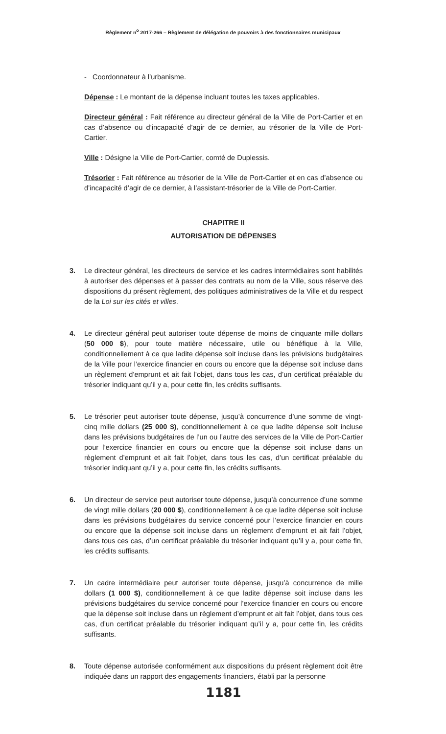Règlement n<sup>o</sup> 2017-266 – Règlement de délégation de pouvoirs à des fonctionnaires municipaux
- Coordonnateur à l’urbanisme.
Dépense : Le montant de la dépense incluant toutes les taxes applicables.
Directeur général : Fait référence au directeur général de la Ville de Port-Cartier et en cas d’absence ou d’incapacité d’agir de ce dernier, au trésorier de la Ville de Port-Cartier.
Ville : Désigne la Ville de Port-Cartier, comté de Duplessis.
Trésorier : Fait référence au trésorier de la Ville de Port-Cartier et en cas d’absence ou d’incapacité d’agir de ce dernier, à l’assistant-trésorier de la Ville de Port-Cartier.
CHAPITRE II
AUTORISATION DE DÉPENSES
3. Le directeur général, les directeurs de service et les cadres intermédiaires sont habilités à autoriser des dépenses et à passer des contrats au nom de la Ville, sous réserve des dispositions du présent règlement, des politiques administratives de la Ville et du respect de la Loi sur les cités et villes.
4. Le directeur général peut autoriser toute dépense de moins de cinquante mille dollars (50 000 $), pour toute matière nécessaire, utile ou bénéfique à la Ville, conditionnellement à ce que ladite dépense soit incluse dans les prévisions budgétaires de la Ville pour l’exercice financier en cours ou encore que la dépense soit incluse dans un règlement d’emprunt et ait fait l’objet, dans tous les cas, d’un certificat préalable du trésorier indiquant qu’il y a, pour cette fin, les crédits suffisants.
5. Le trésorier peut autoriser toute dépense, jusqu’à concurrence d’une somme de vingt-cinq mille dollars (25 000 $), conditionnellement à ce que ladite dépense soit incluse dans les prévisions budgétaires de l’un ou l’autre des services de la Ville de Port-Cartier pour l’exercice financier en cours ou encore que la dépense soit incluse dans un règlement d’emprunt et ait fait l’objet, dans tous les cas, d’un certificat préalable du trésorier indiquant qu’il y a, pour cette fin, les crédits suffisants.
6. Un directeur de service peut autoriser toute dépense, jusqu’à concurrence d’une somme de vingt mille dollars (20 000 $), conditionnellement à ce que ladite dépense soit incluse dans les prévisions budgétaires du service concerné pour l’exercice financier en cours ou encore que la dépense soit incluse dans un règlement d’emprunt et ait fait l’objet, dans tous ces cas, d’un certificat préalable du trésorier indiquant qu’il y a, pour cette fin, les crédits suffisants.
7. Un cadre intermédiaire peut autoriser toute dépense, jusqu’à concurrence de mille dollars (1 000 $), conditionnellement à ce que ladite dépense soit incluse dans les prévisions budgétaires du service concerné pour l’exercice financier en cours ou encore que la dépense soit incluse dans un règlement d’emprunt et ait fait l’objet, dans tous ces cas, d’un certificat préalable du trésorier indiquant qu’il y a, pour cette fin, les crédits suffisants.
8. Toute dépense autorisée conformément aux dispositions du présent règlement doit être indiquée dans un rapport des engagements financiers, établi par la personne
1181